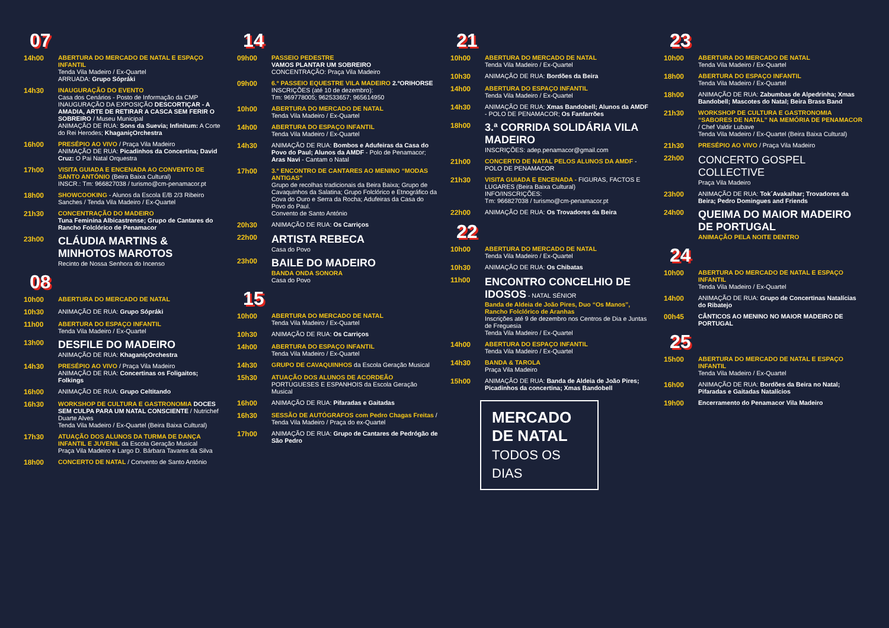07
14h00 ABERTURA DO MERCADO DE NATAL E ESPAÇO INFANTIL
Tenda Vila Madeiro / Ex-Quartel
ARRUADA: Grupo Sópráki
14h30 INAUGURAÇÃO DO EVENTO
Casa dos Cenários - Posto de Informação da CMP
INAUGURAÇÃO DA EXPOSIÇÃO DESCORTIÇAR - A AMADIA, ARTE DE RETIRAR A CASCA SEM FERIR O SOBREIRO / Museu Municipal
ANIMAÇÃO DE RUA: Sons da Suevia; Infinitum: A Corte do Rei Herodes; KhaganiçOrchestra
16h00 PRESÉPIO AO VIVO / Praça Vila Madeiro
ANIMAÇÃO DE RUA: Picadinhos da Concertina; David Cruz: O Pai Natal Orquestra
17h00 VISITA GUIADA E ENCENADA AO CONVENTO DE SANTO ANTÓNIO (Beira Baixa Cultural)
INSCR.: Tm: 966827038 / turismo@cm-penamacor.pt
18h00 SHOWCOOKING - Alunos da Escola E/B 2/3 Ribeiro Sanches / Tenda Vila Madeiro / Ex-Quartel
21h30 CONCENTRAÇÃO DO MADEIRO
Tuna Feminina Albicastrense; Grupo de Cantares do Rancho Folclórico de Penamacor
23h00
CLÁUDIA MARTINS & MINHOTOS MAROTOS
Recinto de Nossa Senhora do Incenso
08
10h00 ABERTURA DO MERCADO DE NATAL
10h30 ANIMAÇÃO DE RUA: Grupo Sópráki
11h00 ABERTURA DO ESPAÇO INFANTIL
Tenda Vila Madeiro / Ex-Quartel
13h00
DESFILE DO MADEIRO
ANIMAÇÃO DE RUA: KhaganiçOrchestra
14h30 PRESÉPIO AO VIVO / Praça Vila Madeiro
ANIMAÇÃO DE RUA: Concertinas os Foligaitos; Folkings
16h00 ANIMAÇÃO DE RUA: Grupo Celtitando
16h30 WORKSHOP DE CULTURA E GASTRONOMIA DOCES SEM CULPA PARA UM NATAL CONSCIENTE / Nutrichef Duarte Alves
Tenda Vila Madeiro / Ex-Quartel (Beira Baixa Cultural)
17h30 ATUAÇÃO DOS ALUNOS DA TURMA DE DANÇA INFANTIL E JUVENIL da Escola Geração Musical
Praça Vila Madeiro e Largo D. Bárbara Tavares da Silva
18h00 CONCERTO DE NATAL / Convento de Santo António
14
09h00 PASSEIO PEDESTRE
VAMOS PLANTAR UM SOBREIRO
CONCENTRAÇÃO: Praça Vila Madeiro
09h00 6.º PASSEIO EQUESTRE VILA MADEIRO 2.ºORIHORSE
INSCRIÇÕES (até 10 de dezembro):
Tm: 969778005; 962533657; 965614950
10h00 ABERTURA DO MERCADO DE NATAL
Tenda Vila Madeiro / Ex-Quartel
14h00 ABERTURA DO ESPAÇO INFANTIL
Tenda Vila Madeiro / Ex-Quartel
14h30 ANIMAÇÃO DE RUA: Bombos e Adufeiras da Casa do Povo do Paul; Alunos da AMDF - Polo de Penamacor; Aras Navi - Cantam o Natal
17h00 3.º ENCONTRO DE CANTARES AO MENINO “MODAS ANTIGAS”
Grupo de recolhas tradicionais da Beira Baixa; Grupo de Cavaquinhos da Salatina; Grupo Folclórico e Etnográfico da Cova do Ouro e Serra da Rocha; Adufeiras da Casa do Povo do Paul.
Convento de Santo António
20h30 ANIMAÇÃO DE RUA: Os Carriços
22h00
ARTISTA REBECA
Casa do Povo
23h00
BAILE DO MADEIRO
BANDA ONDA SONORA
Casa do Povo
15
10h00 ABERTURA DO MERCADO DE NATAL
Tenda Vila Madeiro / Ex-Quartel
10h30 ANIMAÇÃO DE RUA: Os Carriços
14h00 ABERTURA DO ESPAÇO INFANTIL
Tenda Vila Madeiro / Ex-Quartel
14h30 GRUPO DE CAVAQUINHOS da Escola Geração Musical
15h30 ATUAÇÃO DOS ALUNOS DE ACORDEÃO PORTUGUESES E ESPANHOIS da Escola Geração Musical
16h00 ANIMAÇÃO DE RUA: Pifaradas e Gaitadas
16h30 SESSÃO DE AUTÓGRAFOS com Pedro Chagas Freitas / Tenda Vila Madeiro / Praça do ex-Quartel
17h00 ANIMAÇÃO DE RUA: Grupo de Cantares de Pedrógão de São Pedro
21
10h00 ABERTURA DO MERCADO DE NATAL
Tenda Vila Madeiro / Ex-Quartel
10h30 ANIMAÇÃO DE RUA: Bordões da Beira
14h00 ABERTURA DO ESPAÇO INFANTIL
Tenda Vila Madeiro / Ex-Quartel
14h30 ANIMAÇÃO DE RUA: Xmas Bandobell; Alunos da AMDF - POLO DE PENAMACOR; Os Fanfarrões
18h00
3.ª CORRIDA SOLIDÁRIA VILA MADEIRO
INSCRIÇÕES: adep.penamacor@gmail.com
21h00 CONCERTO DE NATAL PELOS ALUNOS DA AMDF - POLO DE PENAMACOR
21h30 VISITA GUIADA E ENCENADA - FIGURAS, FACTOS E LUGARES (Beira Baixa Cultural)
INFO/INSCRIÇÕES:
Tm: 966827038 / turismo@cm-penamacor.pt
22h00 ANIMAÇÃO DE RUA: Os Trovadores da Beira
22
10h00 ABERTURA DO MERCADO DE NATAL
Tenda Vila Madeiro / Ex-Quartel
10h30 ANIMAÇÃO DE RUA: Os Chibatas
11h00
ENCONTRO CONCELHIO DE IDOSOS - NATAL SÉNIOR
Banda de Aldeia de João Pires, Duo “Os Manos”, Rancho Folclórico de Aranhas
Inscrições até 9 de dezembro nos Centros de Dia e Juntas de Freguesia
Tenda Vila Madeiro / Ex-Quartel
14h00 ABERTURA DO ESPAÇO INFANTIL
Tenda Vila Madeiro / Ex-Quartel
14h30 BANDA & TAROLA
Praça Vila Madeiro
15h00 ANIMAÇÃO DE RUA: Banda de Aldeia de João Pires; Picadinhos da concertina; Xmas Bandobell
MERCADO DE NATAL
TODOS OS DIAS
23
10h00 ABERTURA DO MERCADO DE NATAL
Tenda Vila Madeiro / Ex-Quartel
18h00 ABERTURA DO ESPAÇO INFANTIL
Tenda Vila Madeiro / Ex-Quartel
18h00 ANIMAÇÃO DE RUA: Zabumbas de Alpedrinha; Xmas Bandobell; Mascotes do Natal; Beira Brass Band
21h30 WORKSHOP DE CULTURA E GASTRONOMIA “SABORES DE NATAL” NA MEMÓRIA DE PENAMACOR / Chef Valdir Lubave
Tenda Vila Madeiro / Ex-Quartel (Beira Baixa Cultural)
21h30 PRESÉPIO AO VIVO / Praça Vila Madeiro
22h00
CONCERTO GOSPEL COLLECTIVE
Praça Vila Madeiro
23h00 ANIMAÇÃO DE RUA: Tok´Avakalhar; Trovadores da Beira; Pedro Domingues and Friends
24h00
QUEIMA DO MAIOR MADEIRO DE PORTUGAL
ANIMAÇÃO PELA NOITE DENTRO
24
10h00 ABERTURA DO MERCADO DE NATAL E ESPAÇO INFANTIL
Tenda Vila Madeiro / Ex-Quartel
14h00 ANIMAÇÃO DE RUA: Grupo de Concertinas Natalícias do Ribatejo
00h45 CÂNTICOS AO MENINO NO MAIOR MADEIRO DE PORTUGAL
25
15h00 ABERTURA DO MERCADO DE NATAL E ESPAÇO INFANTIL
Tenda Vila Madeiro / Ex-Quartel
16h00 ANIMAÇÃO DE RUA: Bordões da Beira no Natal; Pifaradas e Gaitadas Natalícios
19h00 Encerramento do Penamacor Vila Madeiro